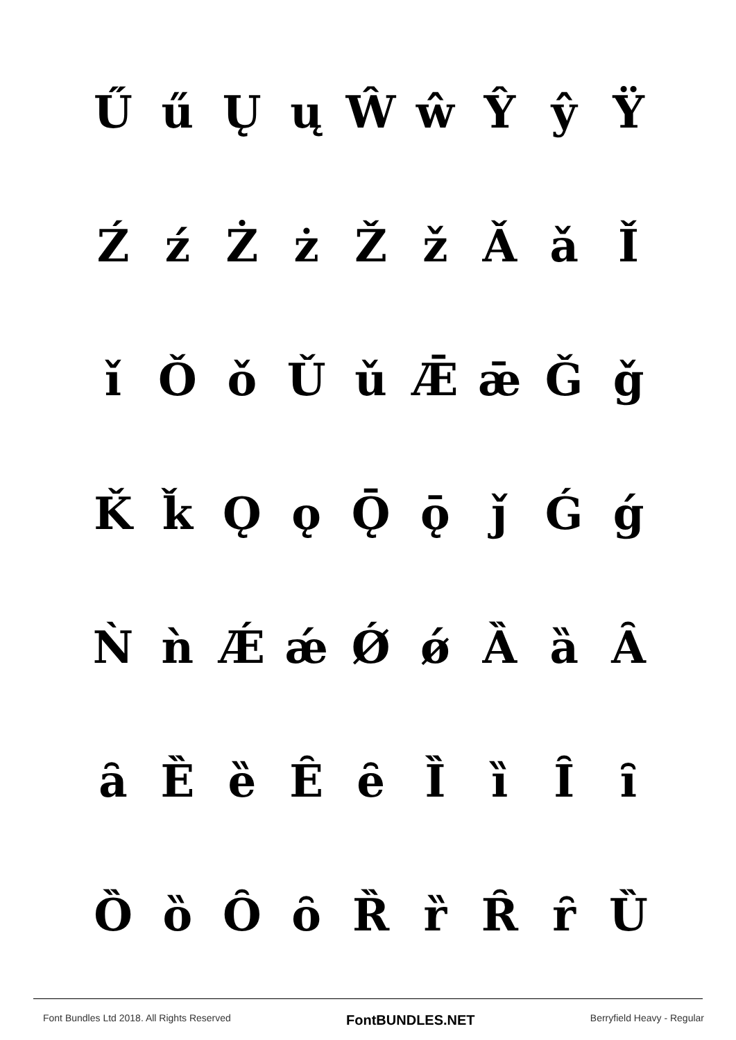ŰűŲųŴŵŶŷŸ
ŹźŻżŽžǍǎǏ
ǐǑǒǓǔǢǣǦǧ
ǨǩǪǫǬǭǰǴǵ
ǸǹǼǽǾǿȀȁȂ
ȃȄȅȆȇȈȉȊȋ
ȌȍȎȏȐȑȒȓȔ
Font Bundles Ltd 2018. All Rights Reserved FontBUNDLES.NET Berryfield Heavy - Regular